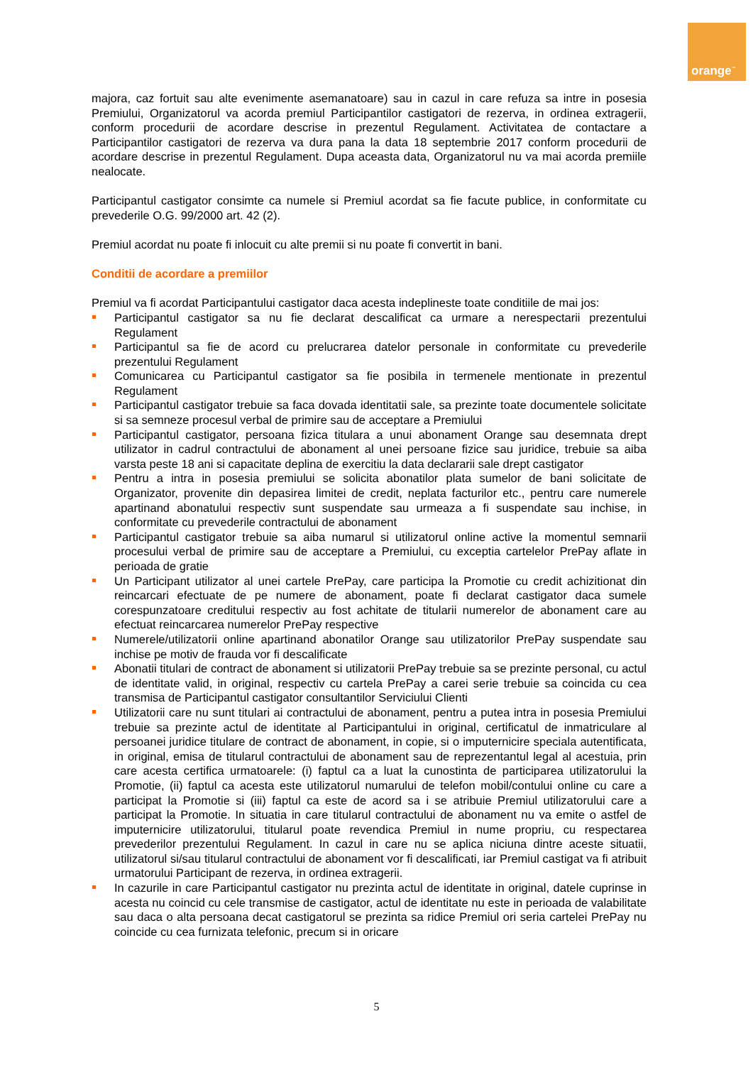orange<sup>™</sup>
majora, caz fortuit sau alte evenimente asemanatoare) sau in cazul in care refuza sa intre in posesia Premiului, Organizatorul va acorda premiul Participantilor castigatori de rezerva, in ordinea extragerii, conform procedurii de acordare descrise in prezentul Regulament. Activitatea de contactare a Participantilor castigatori de rezerva va dura pana la data 18 septembrie 2017 conform procedurii de acordare descrise in prezentul Regulament. Dupa aceasta data, Organizatorul nu va mai acorda premiile nealocate.
Participantul castigator consimte ca numele si Premiul acordat sa fie facute publice, in conformitate cu prevederile O.G. 99/2000 art. 42 (2).
Premiul acordat nu poate fi inlocuit cu alte premii si nu poate fi convertit in bani.
Conditii de acordare a premiilor
Premiul va fi acordat Participantului castigator daca acesta indeplineste toate conditiile de mai jos:
Participantul castigator sa nu fie declarat descalificat ca urmare a nerespectarii prezentului Regulament
Participantul sa fie de acord cu prelucrarea datelor personale in conformitate cu prevederile prezentului Regulament
Comunicarea cu Participantul castigator sa fie posibila in termenele mentionate in prezentul Regulament
Participantul castigator trebuie sa faca dovada identitatii sale, sa prezinte toate documentele solicitate si sa semneze procesul verbal de primire sau de acceptare a Premiului
Participantul castigator, persoana fizica titulara a unui abonament Orange sau desemnata drept utilizator in cadrul contractului de abonament al unei persoane fizice sau juridice, trebuie sa aiba varsta peste 18 ani si capacitate deplina de exercitiu la data declararii sale drept castigator
Pentru a intra in posesia premiului se solicita abonatilor plata sumelor de bani solicitate de Organizator, provenite din depasirea limitei de credit, neplata facturilor etc., pentru care numerele apartinand abonatului respectiv sunt suspendate sau urmeaza a fi suspendate sau inchise, in conformitate cu prevederile contractului de abonament
Participantul castigator trebuie sa aiba numarul si utilizatorul online active la momentul semnarii procesului verbal de primire sau de acceptare a Premiului, cu exceptia cartelelor PrePay aflate in perioada de gratie
Un Participant utilizator al unei cartele PrePay, care participa la Promotie cu credit achizitionat din reincarcari efectuate de pe numere de abonament, poate fi declarat castigator daca sumele corespunzatoare creditului respectiv au fost achitate de titularii numerelor de abonament care au efectuat reincarcarea numerelor PrePay respective
Numerele/utilizatorii online apartinand abonatilor Orange sau utilizatorilor PrePay suspendate sau inchise pe motiv de frauda vor fi descalificate
Abonatii titulari de contract de abonament si utilizatorii PrePay trebuie sa se prezinte personal, cu actul de identitate valid, in original, respectiv cu cartela PrePay a carei serie trebuie sa coincida cu cea transmisa de Participantul castigator consultantilor Serviciului Clienti
Utilizatorii care nu sunt titulari ai contractului de abonament, pentru a putea intra in posesia Premiului trebuie sa prezinte actul de identitate al Participantului in original, certificatul de inmatriculare al persoanei juridice titulare de contract de abonament, in copie, si o imputernicire speciala autentificata, in original, emisa de titularul contractului de abonament sau de reprezentantul legal al acestuia, prin care acesta certifica urmatoarele: (i) faptul ca a luat la cunostinta de participarea utilizatorului la Promotie, (ii) faptul ca acesta este utilizatorul numarului de telefon mobil/contului online cu care a participat la Promotie si (iii) faptul ca este de acord sa i se atribuie Premiul utilizatorului care a participat la Promotie. In situatia in care titularul contractului de abonament nu va emite o astfel de imputernicire utilizatorului, titularul poate revendica Premiul in nume propriu, cu respectarea prevederilor prezentului Regulament. In cazul in care nu se aplica niciuna dintre aceste situatii, utilizatorul si/sau titularul contractului de abonament vor fi descalificati, iar Premiul castigat va fi atribuit urmatorului Participant de rezerva, in ordinea extragerii.
In cazurile in care Participantul castigator nu prezinta actul de identitate in original, datele cuprinse in acesta nu coincid cu cele transmise de castigator, actul de identitate nu este in perioada de valabilitate sau daca o alta persoana decat castigatorul se prezinta sa ridice Premiul ori seria cartelei PrePay nu coincide cu cea furnizata telefonic, precum si in oricare
5